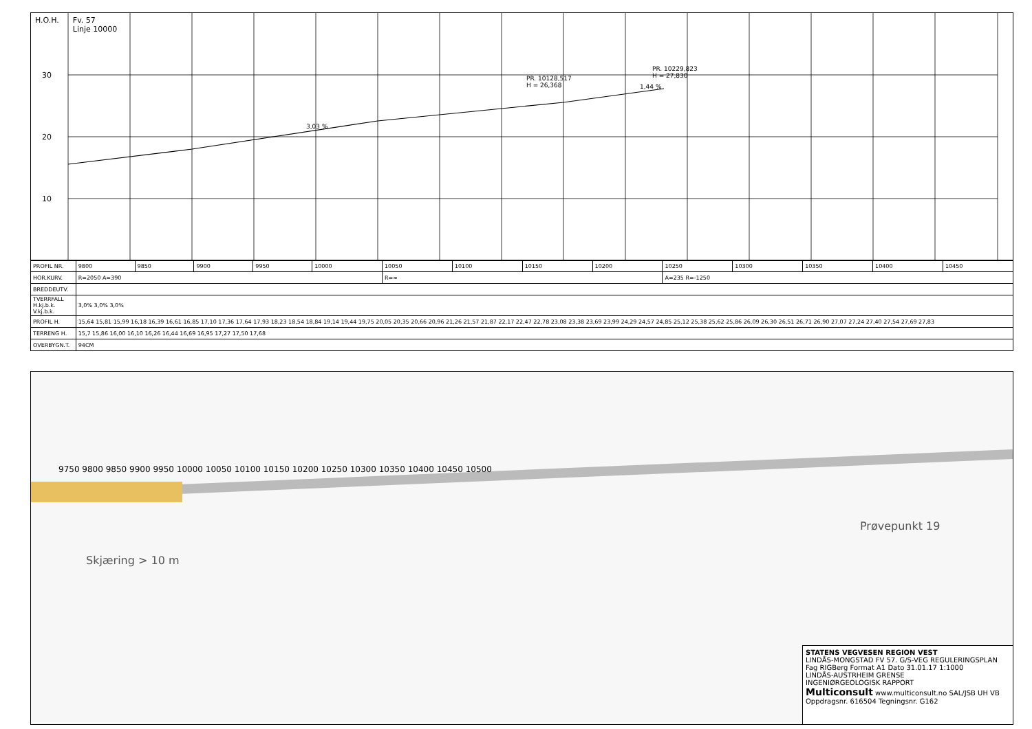H.O.H. Fv. 57
Linje 10000
30
20
10
3,03 %
PR. 10128,517
H = 26,368
PR. 10229,823
H = 27,830
1,44 %
| PROFIL NR. | 9800 | 9850 | 9900 | 9950 | 10000 | 10050 | 10100 | 10150 | 10200 | 10250 | 10300 | 10350 | 10400 | 10450 |
| HOR.KURV. | R=2050 A=390 | | | | | R=∞ | | | | A=235 R=-1250 | | | | |
| BREDDEUTV. | | | | | | | | | | | | | | |
| TVERRFALL H.kj.b.k. V.kj.b.k. | 3,0% 3,0% 3,0% | | | | | | | | | | | | | |
| PROFIL H. | 15,64 15,81 15,99 16,18 16,39 16,61 16,85 17,10 17,36 17,64 17,93 18,23 18,54 18,84 19,14 19,44 19,75 20,05 20,35 20,66 20,96 21,26 21,57 21,87 22,17 22,47 22,78 23,08 23,38 23,69 23,99 24,29 24,57 24,85 25,12 25,38 25,62 25,86 26,09 26,30 26,51 26,71 26,90 27,07 27,24 27,40 27,54 27,69 27,83 | | | | | | | | | | | | | |
| TERRENG H. | 15,7 15,86 16,00 16,10 16,26 16,44 16,69 16,95 17,27 17,50 17,68 | | | | | | | | | | | | | |
| OVERBYGN.T. | 94CM | | | | | | | | | | | | | |
9750 9800 9850 9900 9950 10000 10050 10100 10150 10200 10250 10300 10350 10400 10450 10500
Skjæring > 10 m
Prøvepunkt 19
STATENS VEGVESEN REGION VEST
LINDÅS-MONGSTAD FV 57. G/S-VEG REGULERINGSPLAN
Fag RIGBerg Format A1 Dato 31.01.17 1:1000
LINDÅS-AUSTRHEIM GRENSE
INGENIØRGEOLOGISK RAPPORT
Multiconsult www.multiconsult.no SAL/JSB UH VB
Oppdragsnr. 616504 Tegningsnr. G162